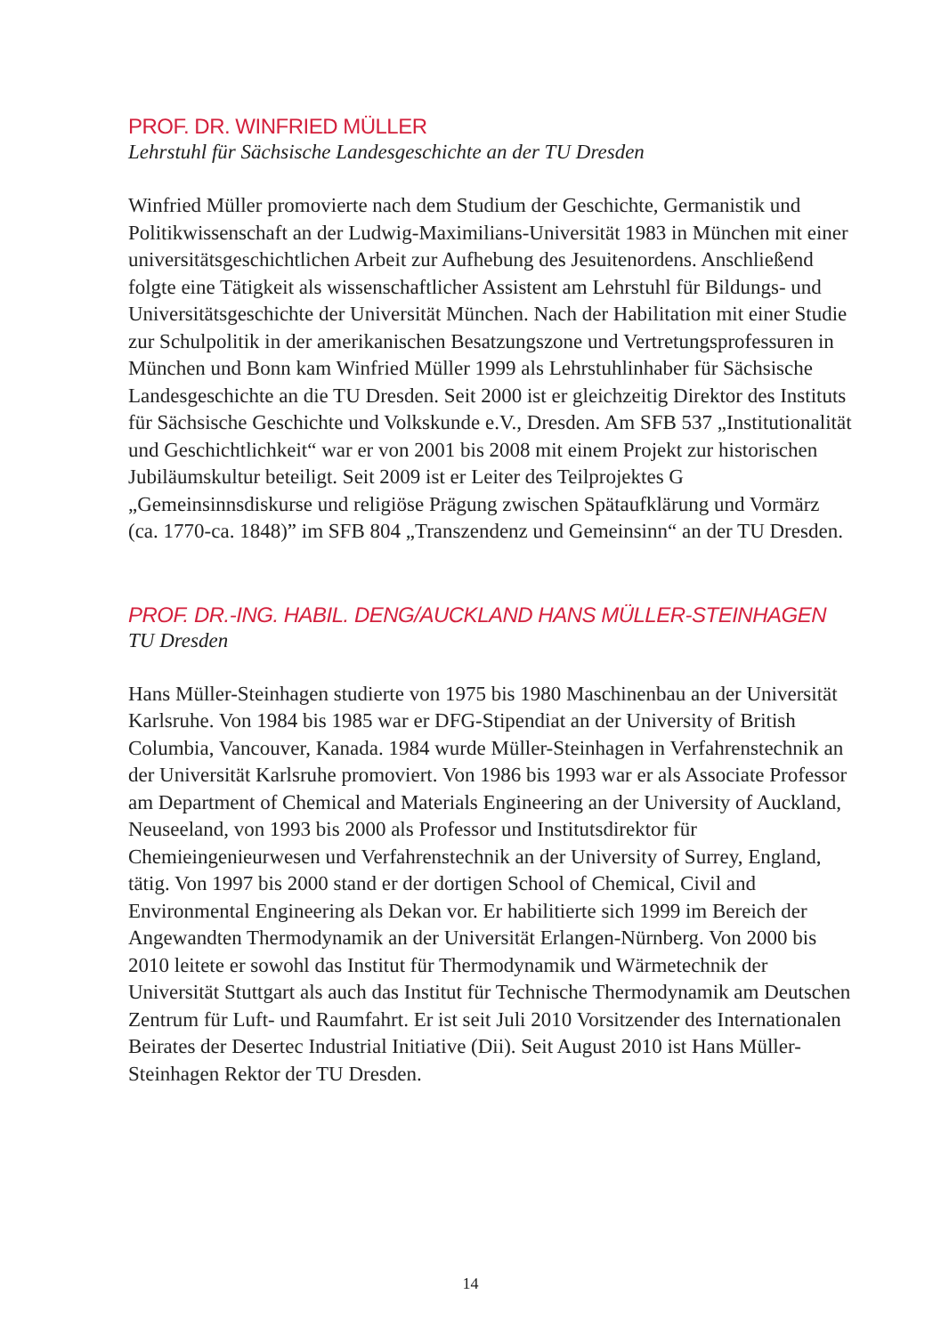PROF. DR. WINFRIED MÜLLER
Lehrstuhl für Sächsische Landesgeschichte an der TU Dresden
Winfried Müller promovierte nach dem Studium der Geschichte, Germanistik und Politikwissenschaft an der Ludwig-Maximilians-Universität 1983 in München mit einer universitätsgeschichtlichen Arbeit zur Aufhebung des Jesuitenordens. Anschließend folgte eine Tätigkeit als wissenschaftlicher Assistent am Lehrstuhl für Bildungs- und Universitätsgeschichte der Universität München. Nach der Habilitation mit einer Studie zur Schulpolitik in der amerikanischen Besatzungszone und Vertretungsprofessuren in München und Bonn kam Winfried Müller 1999 als Lehrstuhlinhaber für Sächsische Landesgeschichte an die TU Dresden. Seit 2000 ist er gleichzeitig Direktor des Instituts für Sächsische Geschichte und Volkskunde e.V., Dresden. Am SFB 537 „Institutionalität und Geschichtlichkeit“ war er von 2001 bis 2008 mit einem Projekt zur historischen Jubiläumskultur beteiligt. Seit 2009 ist er Leiter des Teilprojektes G „Gemeinsinnsdiskurse und religiöse Prägung zwischen Spätaufklärung und Vormärz (ca. 1770-ca. 1848)” im SFB 804 „Transzendenz und Gemeinsinn“ an der TU Dresden.
PROF. DR.-ING. HABIL. DENG/AUCKLAND HANS MÜLLER-STEINHAGEN
TU Dresden
Hans Müller-Steinhagen studierte von 1975 bis 1980 Maschinenbau an der Universität Karlsruhe. Von 1984 bis 1985 war er DFG-Stipendiat an der University of British Columbia, Vancouver, Kanada. 1984 wurde Müller-Steinhagen in Verfahrenstechnik an der Universität Karlsruhe promoviert. Von 1986 bis 1993 war er als Associate Professor am Department of Chemical and Materials Engineering an der University of Auckland, Neuseeland, von 1993 bis 2000 als Professor und Institutsdirektor für Chemieingenieurwesen und Verfahrenstechnik an der University of Surrey, England, tätig. Von 1997 bis 2000 stand er der dortigen School of Chemical, Civil and Environmental Engineering als Dekan vor. Er habilitierte sich 1999 im Bereich der Angewandten Thermodynamik an der Universität Erlangen-Nürnberg. Von 2000 bis 2010 leitete er sowohl das Institut für Thermodynamik und Wärmetechnik der Universität Stuttgart als auch das Institut für Technische Thermodynamik am Deutschen Zentrum für Luft- und Raumfahrt. Er ist seit Juli 2010 Vorsitzender des Internationalen Beirates der Desertec Industrial Initiative (Dii). Seit August 2010 ist Hans Müller-Steinhagen Rektor der TU Dresden.
14